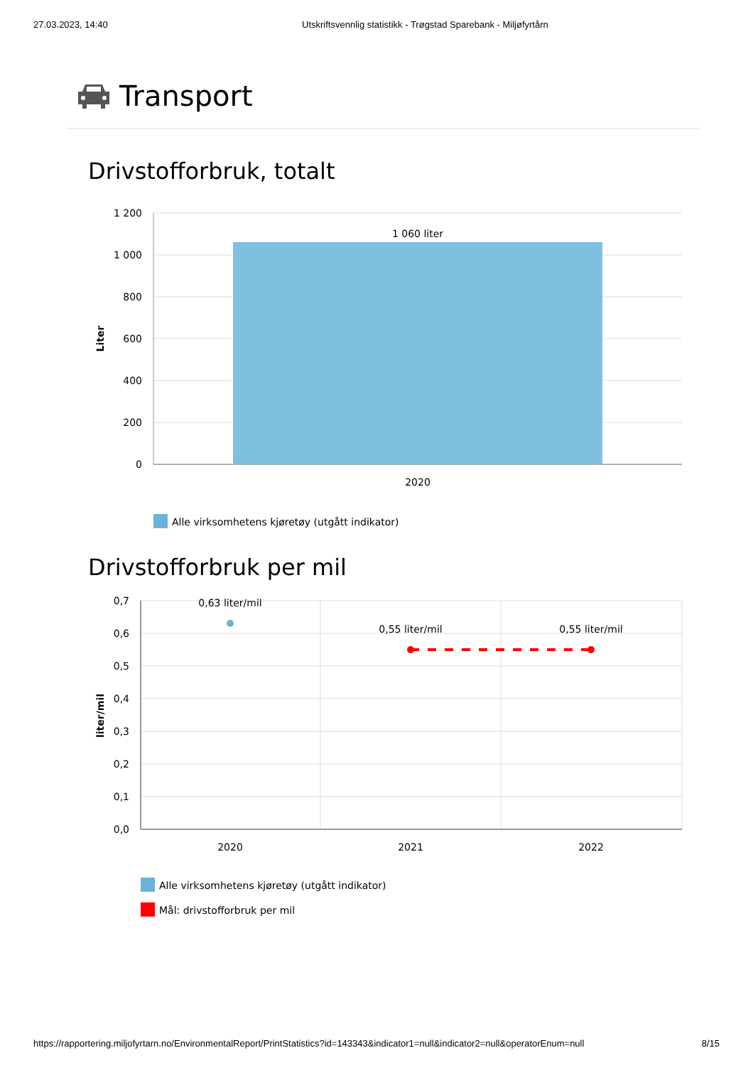27.03.2023, 14:40 Utskriftsvennlig statistikk - Trøgstad Sparebank - Miljøfyrtårn
Transport
Drivstofforbruk, totalt
1 200
1 000
800
600
400
200
0
1 060 liter
2020
Liter
Alle virksomhetens kjøretøy (utgått indikator)
Drivstofforbruk per mil
0,7
0,6
0,5
0,4
0,3
0,2
0,1
0,0
0,63 liter/mil
0,55 liter/mil
0,55 liter/mil
2020
2021
2022
liter/mil
Alle virksomhetens kjøretøy (utgått indikator)
Mål: drivstofforbruk per mil
https://rapportering.miljofyrtarn.no/EnvironmentalReport/PrintStatistics?id=143343&indicator1=null&indicator2=null&operatorEnum=null 8/15